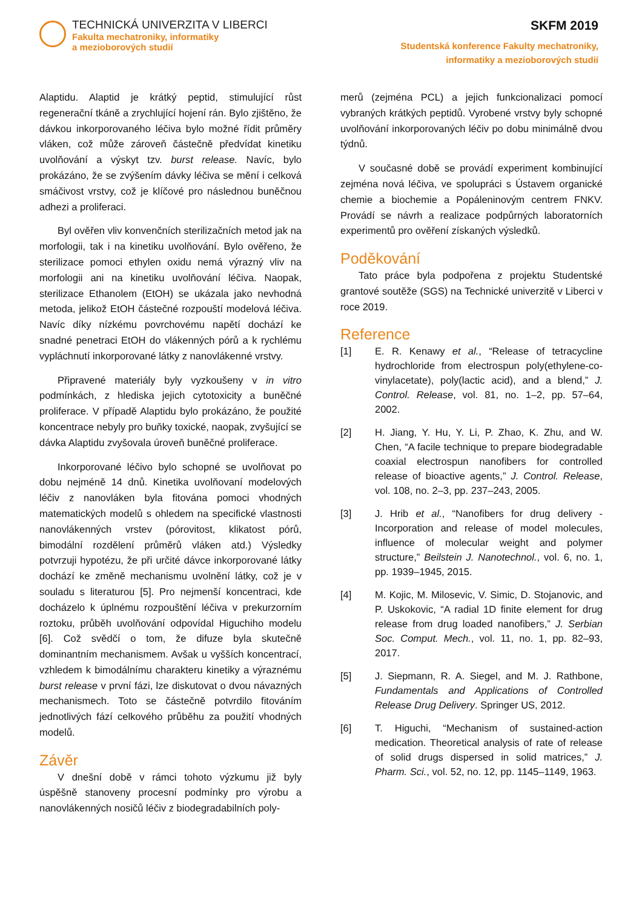TECHNICKÁ UNIVERZITA V LIBERCI
Fakulta mechatroniky, informatiky
a mezioborových studií
SKFM 2019
Studentská konference Fakulty mechatroniky,
informatiky a mezioborových studií
Alaptidu. Alaptid je krátký peptid, stimulující růst regenerační tkáně a zrychlující hojení rán. Bylo zjištěno, že dávkou inkorporovaného léčiva bylo možné řídit průměry vláken, což může zároveň částečně předvídat kinetiku uvolňování a výskyt tzv. burst release. Navíc, bylo prokázáno, že se zvýšením dávky léčiva se mění i celková smáčivost vrstvy, což je klíčové pro následnou buněčnou adhezi a proliferaci.
Byl ověřen vliv konvenčních sterilizačních metod jak na morfologii, tak i na kinetiku uvolňování. Bylo ověřeno, že sterilizace pomoci ethylen oxidu nemá výrazný vliv na morfologii ani na kinetiku uvolňování léčiva. Naopak, sterilizace Ethanolem (EtOH) se ukázala jako nevhodná metoda, jelikož EtOH částečné rozpouští modelová léčiva. Navíc díky nízkému povrchovému napětí dochází ke snadné penetraci EtOH do vlákenných pórů a k rychlému vypláchnutí inkorporované látky z nanovlákenné vrstvy.
Připravené materiály byly vyzkoušeny v in vitro podmínkách, z hlediska jejich cytotoxicity a buněčné proliferace. V případě Alaptidu bylo prokázáno, že použité koncentrace nebyly pro buňky toxické, naopak, zvyšující se dávka Alaptidu zvyšovala úroveň buněčné proliferace.
Inkorporované léčivo bylo schopné se uvolňovat po dobu nejméně 14 dnů. Kinetika uvolňovaní modelových léčiv z nanovláken byla fitována pomoci vhodných matematických modelů s ohledem na specifické vlastnosti nanovlákenných vrstev (pórovitost, klikatost pórů, bimodální rozdělení průměrů vláken atd.) Výsledky potvrzuji hypotézu, že při určité dávce inkorporované látky dochází ke změně mechanismu uvolnění látky, což je v souladu s literaturou [5]. Pro nejmenší koncentraci, kde docházelo k úplnému rozpouštění léčiva v prekurzorním roztoku, průběh uvolňování odpovídal Higuchiho modelu [6]. Což svědčí o tom, že difuze byla skutečně dominantním mechanismem. Avšak u vyšších koncentrací, vzhledem k bimodálnímu charakteru kinetiky a výraznému burst release v první fázi, lze diskutovat o dvou návazných mechanismech. Toto se částečně potvrdilo fitováním jednotlivých fází celkového průběhu za použití vhodných modelů.
Závěr
V dnešní době v rámci tohoto výzkumu již byly úspěšně stanoveny procesní podmínky pro výrobu a nanovlákenných nosičů léčiv z biodegradabilních poly-
merů (zejména PCL) a jejich funkcionalizaci pomocí vybraných krátkých peptidů. Vyrobené vrstvy byly schopné uvolňování inkorporovaných léčiv po dobu minimálně dvou týdnů.
V současné době se provádí experiment kombinující zejména nová léčiva, ve spolupráci s Ústavem organické chemie a biochemie a Popáleninovým centrem FNKV. Provádí se návrh a realizace podpůrných laboratorních experimentů pro ověření získaných výsledků.
Poděkování
Tato práce byla podpořena z projektu Studentské grantové soutěže (SGS) na Technické univerzitě v Liberci v roce 2019.
Reference
[1] E. R. Kenawy et al., “Release of tetracycline hydrochloride from electrospun poly(ethylene-co-vinylacetate), poly(lactic acid), and a blend,” J. Control. Release, vol. 81, no. 1–2, pp. 57–64, 2002.
[2] H. Jiang, Y. Hu, Y. Li, P. Zhao, K. Zhu, and W. Chen, “A facile technique to prepare biodegradable coaxial electrospun nanofibers for controlled release of bioactive agents,” J. Control. Release, vol. 108, no. 2–3, pp. 237–243, 2005.
[3] J. Hrib et al., “Nanofibers for drug delivery - Incorporation and release of model molecules, influence of molecular weight and polymer structure,” Beilstein J. Nanotechnol., vol. 6, no. 1, pp. 1939–1945, 2015.
[4] M. Kojic, M. Milosevic, V. Simic, D. Stojanovic, and P. Uskokovic, “A radial 1D finite element for drug release from drug loaded nanofibers,” J. Serbian Soc. Comput. Mech., vol. 11, no. 1, pp. 82–93, 2017.
[5] J. Siepmann, R. A. Siegel, and M. J. Rathbone, Fundamentals and Applications of Controlled Release Drug Delivery. Springer US, 2012.
[6] T. Higuchi, “Mechanism of sustained-action medication. Theoretical analysis of rate of release of solid drugs dispersed in solid matrices,” J. Pharm. Sci., vol. 52, no. 12, pp. 1145–1149, 1963.